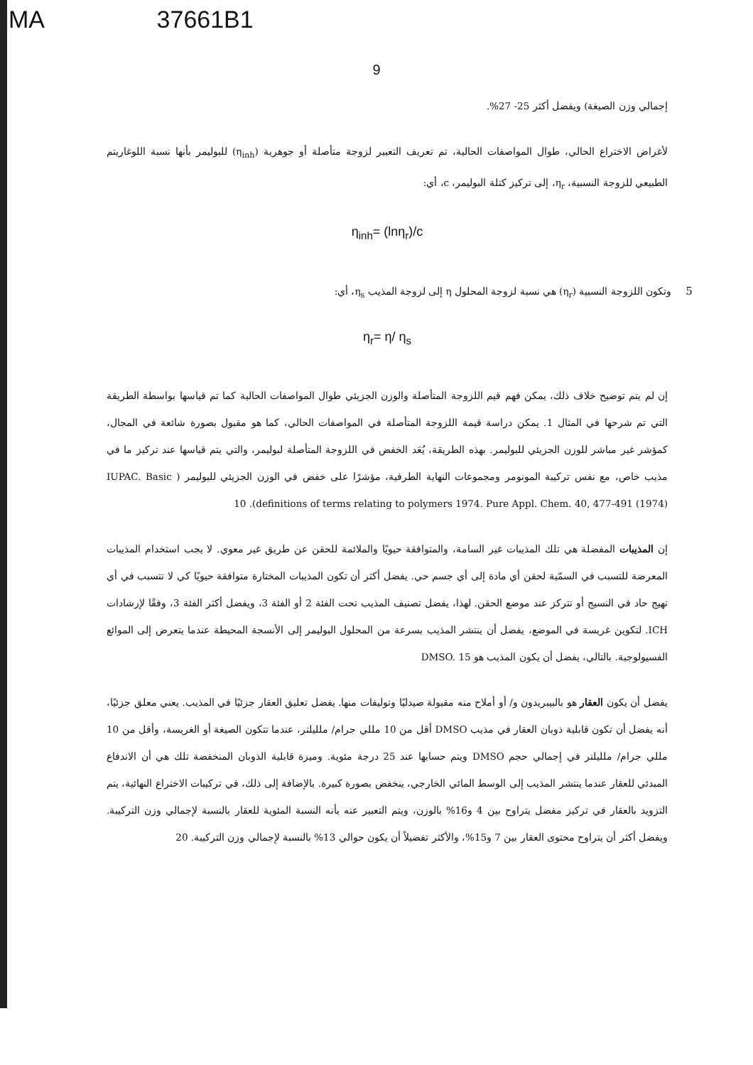MA 37661B1
9
إجمالي وزن الصيغة) ويفضل أكثر 25- 27%.
لأغراض الاختراع الحالي، طوال المواصفات الحالية، تم تعريف التعبير لزوجة متأصلة أو جوهرية (η<sub>inh</sub>) للبوليمر بأنها نسبة اللوغاريتم الطبيعي للزوجة النسبية، η<sub>r</sub>، إلى تركيز كتلة البوليمر، c، أي:
η<sub>inh</sub>= (lnη<sub>r</sub>)/c
وتكون اللزوجة النسبية (η<sub>r</sub>) هي نسبة لزوجة المحلول η إلى لزوجة المذيب η<sub>s</sub>، أي:
5
η<sub>r</sub>= η/ η<sub>s</sub>
إن لم يتم توضيح خلاف ذلك، يمكن فهم قيم اللزوجة المتأصلة والوزن الجزيئي طوال المواصفات الحالية كما تم قياسها بواسطة الطريقة التي تم شرحها في المثال 1. يمكن دراسة قيمة اللزوجة المتأصلة في المواصفات الحالي، كما هو مقبول بصورة شائعة في المجال، كمؤشر غير مباشر للوزن الجزيئي للبوليمر. بهذه الطريقة، يُعَد الخفض في اللزوجة المتأصلة لبوليمر، والتي يتم قياسها عند تركيز ما في مذيب خاص، مع نفس تركيبة المونومر ومجموعات النهاية الطرفية، مؤشرًا على خفض في الوزن الجزيئي للبوليمر ( IUPAC. Basic definitions of terms relating to polymers 1974. Pure Appl. Chem. 40, 477-491 (1974)). 10
إن المذيبات المفضلة هي تلك المذيبات غير السامة، والمتوافقة حيويًا والملائمة للحقن عن طريق غير معوي. لا يجب استخدام المذيبات المعرضة للتسبب في السمّية لحقن أي مادة إلى أي جسم حي. يفضل أكثر أن تكون المذيبات المختارة متوافقة حيويًا كي لا تتسبب في أي تهيج حاد في النسيج أو تتركز عند موضع الحقن. لهذا، يفضل تصنيف المذيب تحت الفئة 2 أو الفئة 3، ويفضل أكثر الفئة 3، وفقًا لإرشادات ICH. لتكوين غريسة في الموضع، يفضل أن ينتشر المذيب بسرعة من المحلول البوليمر إلى الأنسجة المحيطة عندما يتعرض إلى الموائع الفسيولوجية. بالتالي، يفضل أن يكون المذيب هو DMSO. 15
يفضل أن يكون العقار هو بالبيبريدون و/ أو أملاح منه مقبولة صيدليًا وتوليفات منها. يفضل تعليق العقار جزئيًا في المذيب. يعني معلق جزئيًا، أنه يفضل أن تكون قابلية ذوبان العقار في مذيب DMSO أقل من 10 مللي جرام/ ملليلتر، عندما تتكون الصيغة أو الغريسة، وأقل من 10 مللي جرام/ ملليلتر في إجمالي حجم DMSO ويتم حسابها عند 25 درجة مئوية. وميزة قابلية الذوبان المنخفضة تلك هي أن الاندفاع المبدئي للعقار عندما ينتشر المذيب إلى الوسط المائي الخارجي، ينخفض بصورة كبيرة. بالإضافة إلى ذلك، في تركيبات الاختراع النهائية، يتم التزويد بالعقار في تركيز مفضل يتراوح بين 4 و16% بالوزن، ويتم التعبير عنه بأنه النسبة المئوية للعقار بالنسبة لإجمالي وزن التركيبة. ويفضل أكثر أن يتراوح محتوى العقار بين 7 و15%، والأكثر تفضيلاً أن يكون حوالي 13% بالنسبة لإجمالي وزن التركيبة. 20